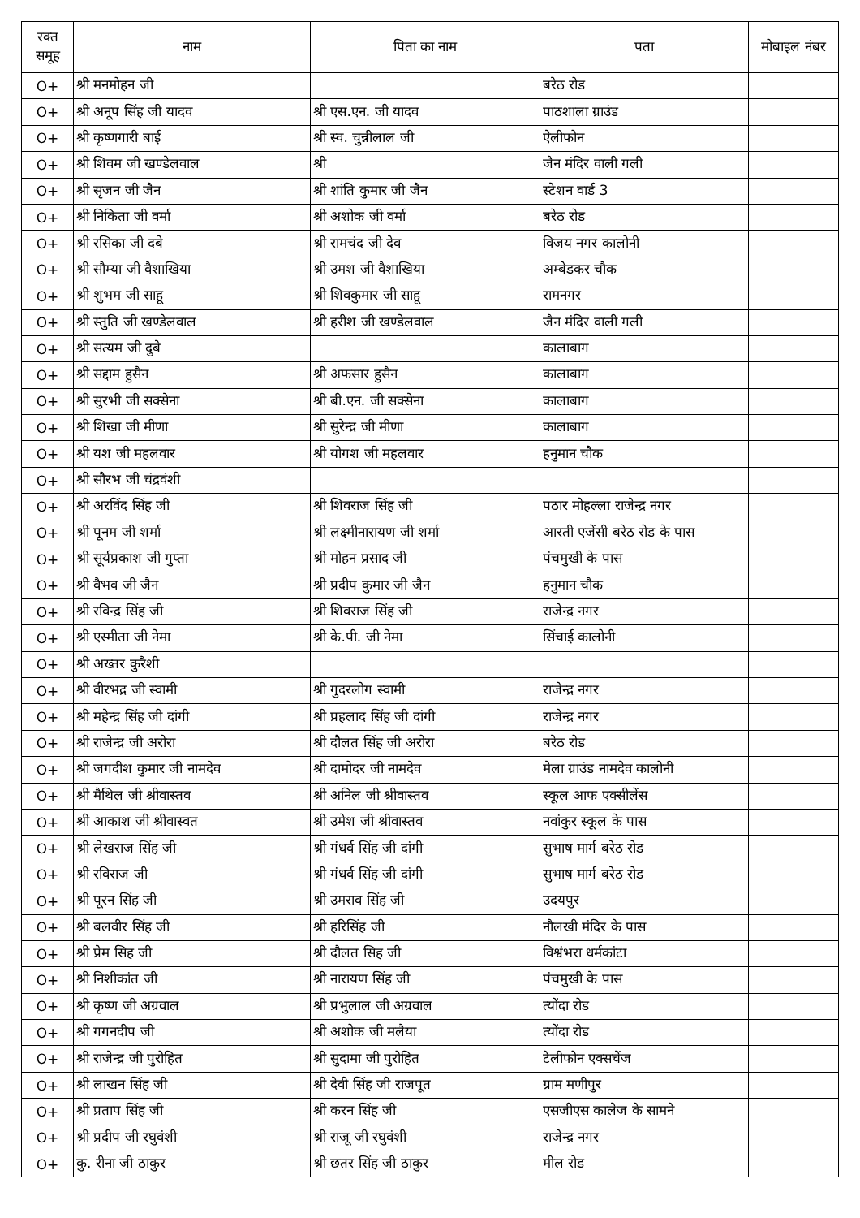| रक्त समूह | नाम | पिता का नाम | पता | मोबाइल नंबर |
| --- | --- | --- | --- | --- |
| O+ | श्री मनमोहन जी | | बरेठ रोड | |
| O+ | श्री अनूप सिंह जी यादव | श्री एस.एन. जी यादव | पाठशाला ग्राउंड | |
| O+ | श्री कृष्णगारी बाई | श्री स्व. चुन्नीलाल जी | ऐलीफोन | |
| O+ | श्री शिवम जी खण्डेलवाल | श्री | जैन मंदिर वाली गली | |
| O+ | श्री सृजन जी जैन | श्री शांति कुमार जी जैन | स्टेशन वार्ड 3 | |
| O+ | श्री निकिता जी वर्मा | श्री अशोक जी वर्मा | बरेठ रोड | |
| O+ | श्री रसिका जी दबे | श्री रामचंद जी देव | विजय नगर कालोनी | |
| O+ | श्री सौम्या जी वैशाखिया | श्री उमश जी वैशाखिया | अम्बेडकर चौक | |
| O+ | श्री शुभम जी साहू | श्री शिवकुमार जी साहू | रामनगर | |
| O+ | श्री स्तुति जी खण्डेलवाल | श्री हरीश जी खण्डेलवाल | जैन मंदिर वाली गली | |
| O+ | श्री सत्यम जी दुबे | | कालाबाग | |
| O+ | श्री सद्दाम हुसैन | श्री अफसार हुसैन | कालाबाग | |
| O+ | श्री सुरभी जी सक्सेना | श्री बी.एन. जी सक्सेना | कालाबाग | |
| O+ | श्री शिखा जी मीणा | श्री सुरेन्द्र जी मीणा | कालाबाग | |
| O+ | श्री यश जी महलवार | श्री योगश जी महलवार | हनुमान चौक | |
| O+ | श्री सौरभ जी चंद्रवंशी | | | |
| O+ | श्री अरविंद सिंह जी | श्री शिवराज सिंह जी | पठार मोहल्ला राजेन्द्र नगर | |
| O+ | श्री पूनम जी शर्मा | श्री लक्ष्मीनारायण जी शर्मा | आरती एजेंसी बरेठ रोड के पास | |
| O+ | श्री सूर्यप्रकाश जी गुप्ता | श्री मोहन प्रसाद जी | पंचमुखी के पास | |
| O+ | श्री वैभव जी जैन | श्री प्रदीप कुमार जी जैन | हनुमान चौक | |
| O+ | श्री रविन्द्र सिंह जी | श्री शिवराज सिंह जी | राजेन्द्र नगर | |
| O+ | श्री एस्मीता जी नेमा | श्री के.पी. जी नेमा | सिंचाई कालोनी | |
| O+ | श्री अख्तर कुरैशी | | | |
| O+ | श्री वीरभद्र जी स्वामी | श्री गुदरलोग स्वामी | राजेन्द्र नगर | |
| O+ | श्री महेन्द्र सिंह जी दांगी | श्री प्रहलाद सिंह जी दांगी | राजेन्द्र नगर | |
| O+ | श्री राजेन्द्र जी अरोरा | श्री दौलत सिंह जी अरोरा | बरेठ रोड | |
| O+ | श्री जगदीश कुमार जी नामदेव | श्री दामोदर जी नामदेव | मेला ग्राउंड नामदेव कालोनी | |
| O+ | श्री मैथिल जी श्रीवास्तव | श्री अनिल जी श्रीवास्तव | स्कूल आफ एक्सीलेंस | |
| O+ | श्री आकाश जी श्रीवास्वत | श्री उमेश जी श्रीवास्तव | नवांकुर स्कूल के पास | |
| O+ | श्री लेखराज सिंह जी | श्री गंधर्व सिंह जी दांगी | सुभाष मार्ग बरेठ रोड | |
| O+ | श्री रविराज जी | श्री गंधर्व सिंह जी दांगी | सुभाष मार्ग बरेठ रोड | |
| O+ | श्री पूरन सिंह जी | श्री उमराव सिंह जी | उदयपुर | |
| O+ | श्री बलवीर सिंह जी | श्री हरिसिंह जी | नौलखी मंदिर के पास | |
| O+ | श्री प्रेम सिह जी | श्री दौलत सिह जी | विश्वंभरा धर्मकांटा | |
| O+ | श्री निशीकांत जी | श्री नारायण सिंह जी | पंचमुखी के पास | |
| O+ | श्री कृष्ण जी अग्रवाल | श्री प्रभुलाल जी अग्रवाल | त्योंदा रोड | |
| O+ | श्री गगनदीप जी | श्री अशोक जी मलैया | त्योंदा रोड | |
| O+ | श्री राजेन्द्र जी पुरोहित | श्री सुदामा जी पुरोहित | टेलीफोन एक्सचेंज | |
| O+ | श्री लाखन सिंह जी | श्री देवी सिंह जी राजपूत | ग्राम मणीपुर | |
| O+ | श्री प्रताप सिंह जी | श्री करन सिंह जी | एसजीएस कालेज के सामने | |
| O+ | श्री प्रदीप जी रघुवंशी | श्री राजू जी रघुवंशी | राजेन्द्र नगर | |
| O+ | कु. रीना जी ठाकुर | श्री छतर सिंह जी ठाकुर | मील रोड | |